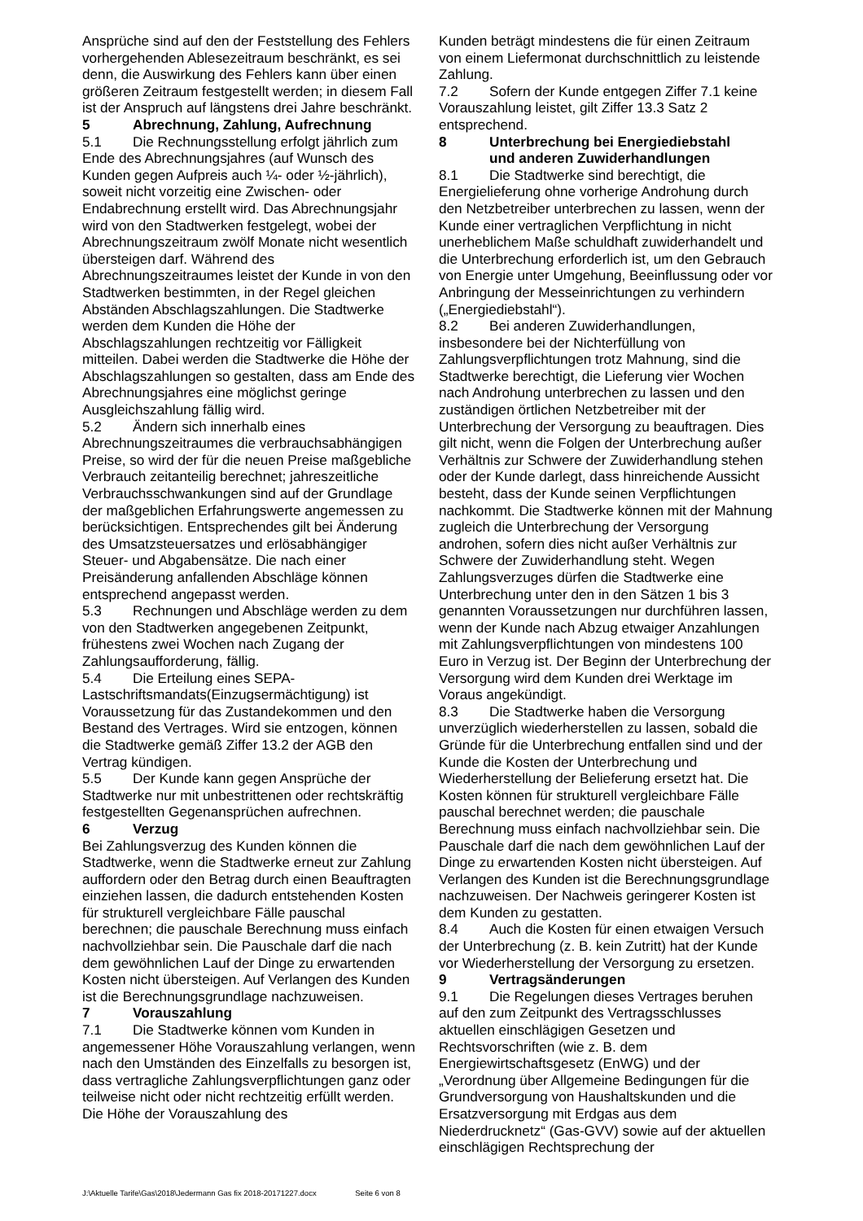Ansprüche sind auf den der Feststellung des Fehlers vorhergehenden Ablesezeitraum beschränkt, es sei denn, die Auswirkung des Fehlers kann über einen größeren Zeitraum festgestellt werden; in diesem Fall ist der Anspruch auf längstens drei Jahre beschränkt.
5 Abrechnung, Zahlung, Aufrechnung
5.1 Die Rechnungsstellung erfolgt jährlich zum Ende des Abrechnungsjahres (auf Wunsch des Kunden gegen Aufpreis auch ¼- oder ½-jährlich), soweit nicht vorzeitig eine Zwischen- oder Endabrechnung erstellt wird. Das Abrechnungsjahr wird von den Stadtwerken festgelegt, wobei der Abrechnungszeitraum zwölf Monate nicht wesentlich übersteigen darf. Während des Abrechnungszeitraumes leistet der Kunde in von den Stadtwerken bestimmten, in der Regel gleichen Abständen Abschlagszahlungen. Die Stadtwerke werden dem Kunden die Höhe der Abschlagszahlungen rechtzeitig vor Fälligkeit mitteilen. Dabei werden die Stadtwerke die Höhe der Abschlagszahlungen so gestalten, dass am Ende des Abrechnungsjahres eine möglichst geringe Ausgleichszahlung fällig wird.
5.2 Ändern sich innerhalb eines Abrechnungszeitraumes die verbrauchsabhängigen Preise, so wird der für die neuen Preise maßgebliche Verbrauch zeitanteilig berechnet; jahreszeitliche Verbrauchsschwankungen sind auf der Grundlage der maßgeblichen Erfahrungswerte angemessen zu berücksichtigen. Entsprechendes gilt bei Änderung des Umsatzsteuersatzes und erlösabhängiger Steuer- und Abgabensätze. Die nach einer Preisänderung anfallenden Abschläge können entsprechend angepasst werden.
5.3 Rechnungen und Abschläge werden zu dem von den Stadtwerken angegebenen Zeitpunkt, frühestens zwei Wochen nach Zugang der Zahlungsaufforderung, fällig.
5.4 Die Erteilung eines SEPA-Lastschriftsmandats(Einzugsermächtigung) ist Voraussetzung für das Zustandekommen und den Bestand des Vertrages. Wird sie entzogen, können die Stadtwerke gemäß Ziffer 13.2 der AGB den Vertrag kündigen.
5.5 Der Kunde kann gegen Ansprüche der Stadtwerke nur mit unbestrittenen oder rechtskräftig festgestellten Gegenansprüchen aufrechnen.
6 Verzug
Bei Zahlungsverzug des Kunden können die Stadtwerke, wenn die Stadtwerke erneut zur Zahlung auffordern oder den Betrag durch einen Beauftragten einziehen lassen, die dadurch entstehenden Kosten für strukturell vergleichbare Fälle pauschal berechnen; die pauschale Berechnung muss einfach nachvollziehbar sein. Die Pauschale darf die nach dem gewöhnlichen Lauf der Dinge zu erwartenden Kosten nicht übersteigen. Auf Verlangen des Kunden ist die Berechnungsgrundlage nachzuweisen.
7 Vorauszahlung
7.1 Die Stadtwerke können vom Kunden in angemessener Höhe Vorauszahlung verlangen, wenn nach den Umständen des Einzelfalls zu besorgen ist, dass vertragliche Zahlungsverpflichtungen ganz oder teilweise nicht oder nicht rechtzeitig erfüllt werden. Die Höhe der Vorauszahlung des
Kunden beträgt mindestens die für einen Zeitraum von einem Liefermonat durchschnittlich zu leistende Zahlung.
7.2 Sofern der Kunde entgegen Ziffer 7.1 keine Vorauszahlung leistet, gilt Ziffer 13.3 Satz 2 entsprechend.
8 Unterbrechung bei Energiediebstahl
und anderen Zuwiderhandlungen
8.1 Die Stadtwerke sind berechtigt, die Energielieferung ohne vorherige Androhung durch den Netzbetreiber unterbrechen zu lassen, wenn der Kunde einer vertraglichen Verpflichtung in nicht unerheblichem Maße schuldhaft zuwiderhandelt und die Unterbrechung erforderlich ist, um den Gebrauch von Energie unter Umgehung, Beeinflussung oder vor Anbringung der Messeinrichtungen zu verhindern („Energiediebstahl“).
8.2 Bei anderen Zuwiderhandlungen, insbesondere bei der Nichterfüllung von Zahlungsverpflichtungen trotz Mahnung, sind die Stadtwerke berechtigt, die Lieferung vier Wochen nach Androhung unterbrechen zu lassen und den zuständigen örtlichen Netzbetreiber mit der Unterbrechung der Versorgung zu beauftragen. Dies gilt nicht, wenn die Folgen der Unterbrechung außer Verhältnis zur Schwere der Zuwiderhandlung stehen oder der Kunde darlegt, dass hinreichende Aussicht besteht, dass der Kunde seinen Verpflichtungen nachkommt. Die Stadtwerke können mit der Mahnung zugleich die Unterbrechung der Versorgung androhen, sofern dies nicht außer Verhältnis zur Schwere der Zuwiderhandlung steht. Wegen Zahlungsverzuges dürfen die Stadtwerke eine Unterbrechung unter den in den Sätzen 1 bis 3 genannten Voraussetzungen nur durchführen lassen, wenn der Kunde nach Abzug etwaiger Anzahlungen mit Zahlungsverpflichtungen von mindestens 100 Euro in Verzug ist. Der Beginn der Unterbrechung der Versorgung wird dem Kunden drei Werktage im Voraus angekündigt.
8.3 Die Stadtwerke haben die Versorgung unverzüglich wiederherstellen zu lassen, sobald die Gründe für die Unterbrechung entfallen sind und der Kunde die Kosten der Unterbrechung und Wiederherstellung der Belieferung ersetzt hat. Die Kosten können für strukturell vergleichbare Fälle pauschal berechnet werden; die pauschale Berechnung muss einfach nachvollziehbar sein. Die Pauschale darf die nach dem gewöhnlichen Lauf der Dinge zu erwartenden Kosten nicht übersteigen. Auf Verlangen des Kunden ist die Berechnungsgrundlage nachzuweisen. Der Nachweis geringerer Kosten ist dem Kunden zu gestatten.
8.4 Auch die Kosten für einen etwaigen Versuch der Unterbrechung (z. B. kein Zutritt) hat der Kunde vor Wiederherstellung der Versorgung zu ersetzen.
9 Vertragsänderungen
9.1 Die Regelungen dieses Vertrages beruhen auf den zum Zeitpunkt des Vertragsschlusses aktuellen einschlägigen Gesetzen und Rechtsvorschriften (wie z. B. dem Energiewirtschaftsgesetz (EnWG) und der „Verordnung über Allgemeine Bedingungen für die Grundversorgung von Haushaltskunden und die Ersatzversorgung mit Erdgas aus dem Niederdrucknetz“ (Gas-GVV) sowie auf der aktuellen einschlägigen Rechtsprechung der
J:\Aktuelle Tarife\Gas\2018\Jedermann Gas fix 2018-20171227.docx Seite 6 von 8